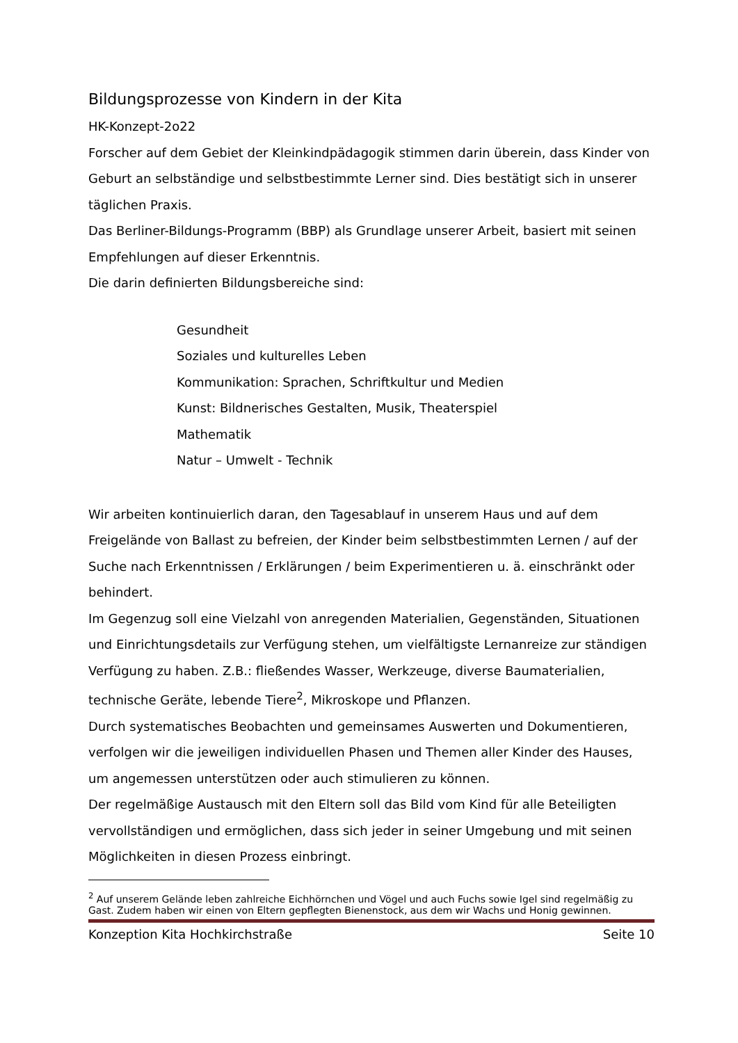Bildungsprozesse von Kindern in der Kita
HK-Konzept-2o22
Forscher auf dem Gebiet der Kleinkindpädagogik stimmen darin überein, dass Kinder von Geburt an selbständige und selbstbestimmte Lerner sind. Dies bestätigt sich in unserer täglichen Praxis.
Das Berliner-Bildungs-Programm (BBP) als Grundlage unserer Arbeit, basiert mit seinen Empfehlungen auf dieser Erkenntnis.
Die darin definierten Bildungsbereiche sind:
Gesundheit
Soziales und kulturelles Leben
Kommunikation: Sprachen, Schriftkultur und Medien
Kunst: Bildnerisches Gestalten, Musik, Theaterspiel
Mathematik
Natur – Umwelt - Technik
Wir arbeiten kontinuierlich daran, den Tagesablauf in unserem Haus und auf dem Freigelände von Ballast zu befreien, der Kinder beim selbstbestimmten Lernen / auf der Suche nach Erkenntnissen / Erklärungen / beim Experimentieren u. ä. einschränkt oder behindert.
Im Gegenzug soll eine Vielzahl von anregenden Materialien, Gegenständen, Situationen und Einrichtungsdetails zur Verfügung stehen, um vielfältigste Lernanreize zur ständigen Verfügung zu haben. Z.B.: fließendes Wasser, Werkzeuge, diverse Baumaterialien, technische Geräte, lebende Tiere<sup>2</sup>, Mikroskope und Pflanzen.
Durch systematisches Beobachten und gemeinsames Auswerten und Dokumentieren, verfolgen wir die jeweiligen individuellen Phasen und Themen aller Kinder des Hauses, um angemessen unterstützen oder auch stimulieren zu können.
Der regelmäßige Austausch mit den Eltern soll das Bild vom Kind für alle Beteiligten vervollständigen und ermöglichen, dass sich jeder in seiner Umgebung und mit seinen Möglichkeiten in diesen Prozess einbringt.
<sup>2</sup> Auf unserem Gelände leben zahlreiche Eichhörnchen und Vögel und auch Fuchs sowie Igel sind regelmäßig zu Gast. Zudem haben wir einen von Eltern gepflegten Bienenstock, aus dem wir Wachs und Honig gewinnen.
Konzeption Kita Hochkirchstraße Seite 10